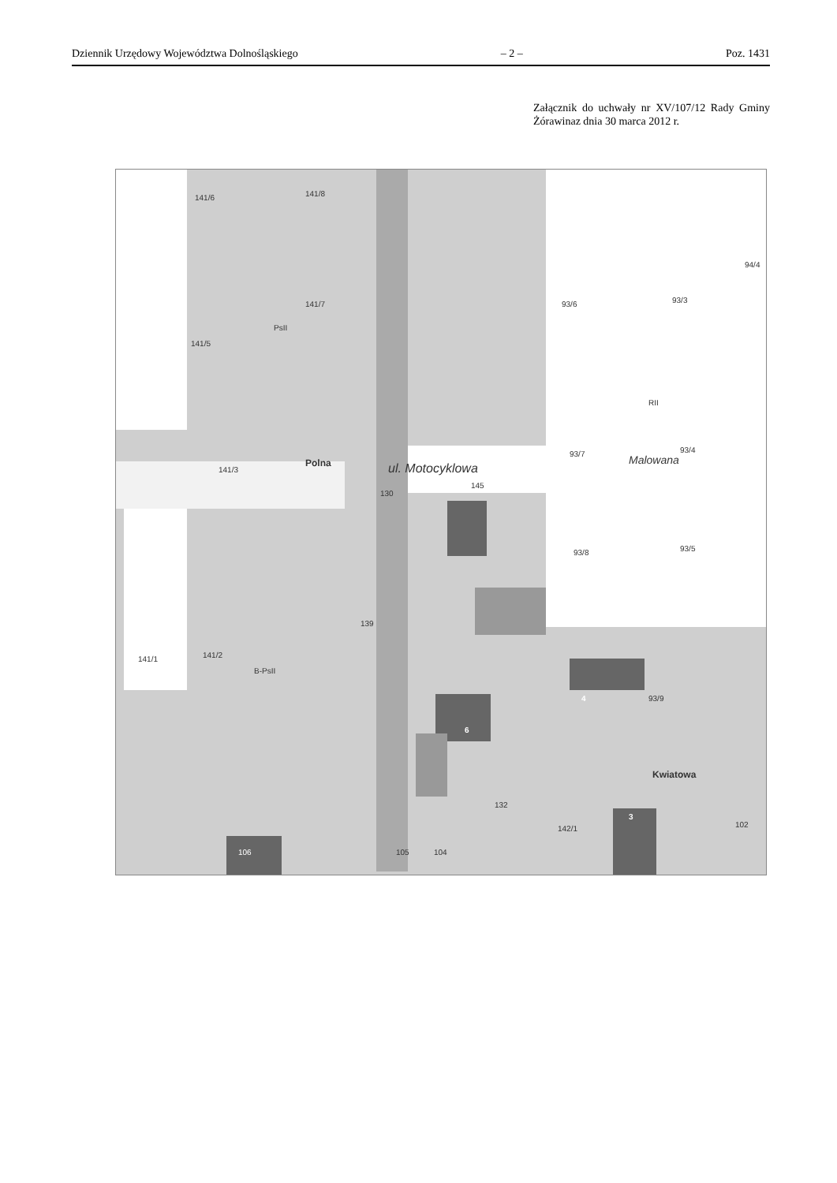Dziennik Urzędowy Województwa Dolnośląskiego – 2 – Poz. 1431
Załącznik do uchwały nr XV/107/12 Rady Gminy Żórawinaz dnia 30 marca 2012 r.
141/6 141/8
141/7
PsII
141/5
93/6 93/3
94/4
RII
93/7 93/4
Malowana Polna
141/3
130
145
ul. Motocyklowa
93/8 93/5
139
141/1 141/2
B-PsII
4 93/9
6
Kwiatowa
132
142/1
3
102
106 105 104